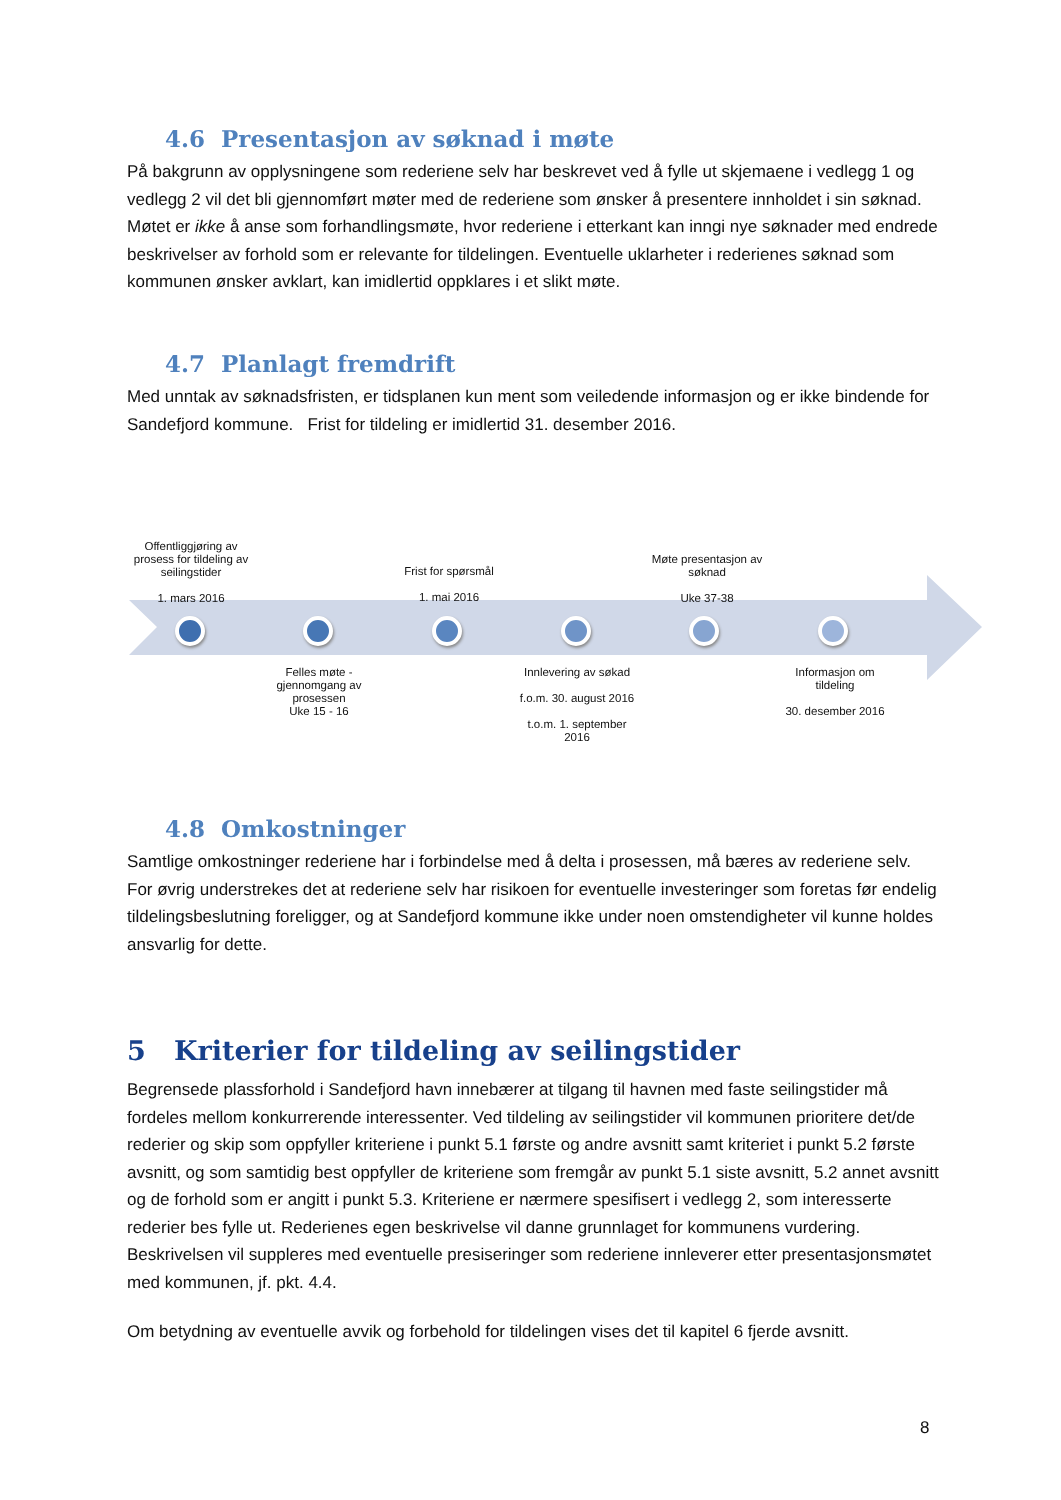4.6 Presentasjon av søknad i møte
På bakgrunn av opplysningene som rederiene selv har beskrevet ved å fylle ut skjemaene i vedlegg 1 og vedlegg 2 vil det bli gjennomført møter med de rederiene som ønsker å presentere innholdet i sin søknad. Møtet er ikke å anse som forhandlingsmøte, hvor rederiene i etterkant kan inngi nye søknader med endrede beskrivelser av forhold som er relevante for tildelingen. Eventuelle uklarheter i rederienes søknad som kommunen ønsker avklart, kan imidlertid oppklares i et slikt møte.
4.7 Planlagt fremdrift
Med unntak av søknadsfristen, er tidsplanen kun ment som veiledende informasjon og er ikke bindende for Sandefjord kommune. Frist for tildeling er imidlertid 31. desember 2016.
Offentliggjøring av prosess for tildeling av seilingstider
1. mars 2016
Frist for spørsmål
1. mai 2016
Møte presentasjon av søknad
Uke 37-38
Felles møte - gjennomgang av prosessen
Uke 15 - 16
Innlevering av søkad
f.o.m. 30. august 2016
t.o.m. 1. september 2016
Informasjon om tildeling
30. desember 2016
4.8 Omkostninger
Samtlige omkostninger rederiene har i forbindelse med å delta i prosessen, må bæres av rederiene selv. For øvrig understrekes det at rederiene selv har risikoen for eventuelle investeringer som foretas før endelig tildelingsbeslutning foreligger, og at Sandefjord kommune ikke under noen omstendigheter vil kunne holdes ansvarlig for dette.
5 Kriterier for tildeling av seilingstider
Begrensede plassforhold i Sandefjord havn innebærer at tilgang til havnen med faste seilingstider må fordeles mellom konkurrerende interessenter. Ved tildeling av seilingstider vil kommunen prioritere det/de rederier og skip som oppfyller kriteriene i punkt 5.1 første og andre avsnitt samt kriteriet i punkt 5.2 første avsnitt, og som samtidig best oppfyller de kriteriene som fremgår av punkt 5.1 siste avsnitt, 5.2 annet avsnitt og de forhold som er angitt i punkt 5.3. Kriteriene er nærmere spesifisert i vedlegg 2, som interesserte rederier bes fylle ut. Rederienes egen beskrivelse vil danne grunnlaget for kommunens vurdering. Beskrivelsen vil suppleres med eventuelle presiseringer som rederiene innleverer etter presentasjonsmøtet med kommunen, jf. pkt. 4.4.
Om betydning av eventuelle avvik og forbehold for tildelingen vises det til kapitel 6 fjerde avsnitt.
8